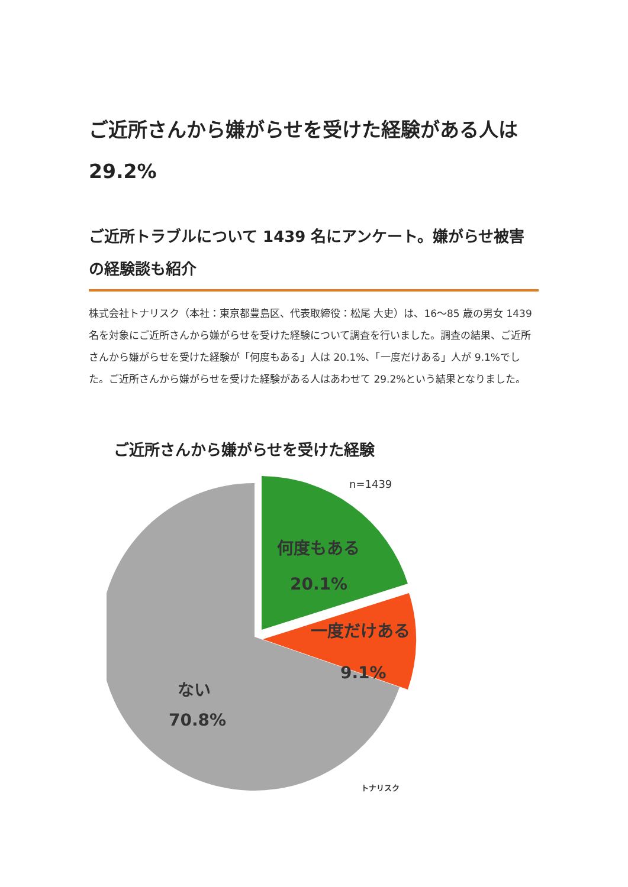ご近所さんから嫌がらせを受けた経験がある人は 29.2%
ご近所トラブルについて 1439 名にアンケート。嫌がらせ被害の経験談も紹介
株式会社トナリスク（本社：東京都豊島区、代表取締役：松尾 大史）は、16～85 歳の男女 1439 名を対象にご近所さんから嫌がらせを受けた経験について調査を行いました。調査の結果、ご近所さんから嫌がらせを受けた経験が「何度もある」人は 20.1%、「一度だけある」人が 9.1%でした。ご近所さんから嫌がらせを受けた経験がある人はあわせて 29.2%という結果となりました。
ご近所さんから嫌がらせを受けた経験
n=1439
何度もある
20.1%
一度だけある
9.1%
ない
70.8%
トナリスク